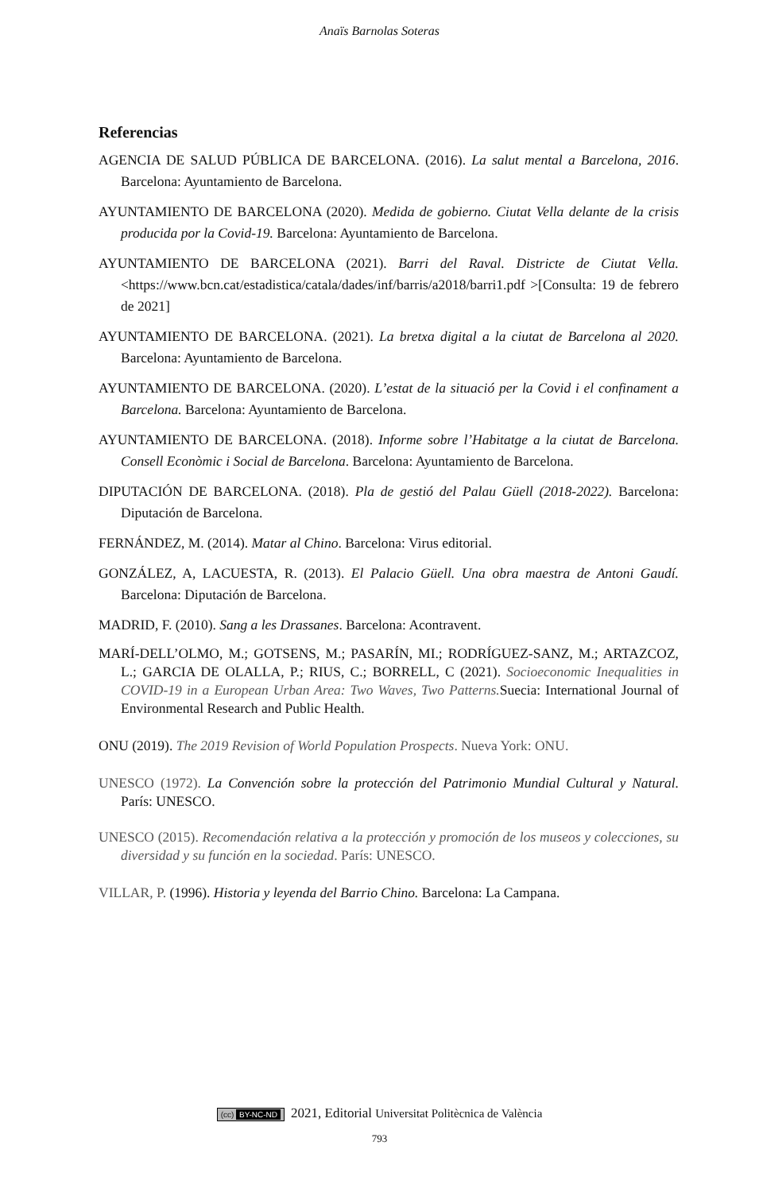Anaïs Barnolas Soteras
Referencias
AGENCIA DE SALUD PÚBLICA DE BARCELONA. (2016). La salut mental a Barcelona, 2016. Barcelona: Ayuntamiento de Barcelona.
AYUNTAMIENTO DE BARCELONA (2020). Medida de gobierno. Ciutat Vella delante de la crisis producida por la Covid-19. Barcelona: Ayuntamiento de Barcelona.
AYUNTAMIENTO DE BARCELONA (2021). Barri del Raval. Districte de Ciutat Vella. <https://www.bcn.cat/estadistica/catala/dades/inf/barris/a2018/barri1.pdf >[Consulta: 19 de febrero de 2021]
AYUNTAMIENTO DE BARCELONA. (2021). La bretxa digital a la ciutat de Barcelona al 2020. Barcelona: Ayuntamiento de Barcelona.
AYUNTAMIENTO DE BARCELONA. (2020). L’estat de la situació per la Covid i el confinament a Barcelona. Barcelona: Ayuntamiento de Barcelona.
AYUNTAMIENTO DE BARCELONA. (2018). Informe sobre l’Habitatge a la ciutat de Barcelona. Consell Econòmic i Social de Barcelona. Barcelona: Ayuntamiento de Barcelona.
DIPUTACIÓN DE BARCELONA. (2018). Pla de gestió del Palau Güell (2018-2022). Barcelona: Diputación de Barcelona.
FERNÁNDEZ, M. (2014). Matar al Chino. Barcelona: Virus editorial.
GONZÁLEZ, A, LACUESTA, R. (2013). El Palacio Güell. Una obra maestra de Antoni Gaudí. Barcelona: Diputación de Barcelona.
MADRID, F. (2010). Sang a les Drassanes. Barcelona: Acontravent.
MARÍ-DELL’OLMO, M.; GOTSENS, M.; PASARÍN, MI.; RODRÍGUEZ-SANZ, M.; ARTAZCOZ, L.; GARCIA DE OLALLA, P.; RIUS, C.; BORRELL, C (2021). Socioeconomic Inequalities in COVID-19 in a European Urban Area: Two Waves, Two Patterns. Suecia: International Journal of Environmental Research and Public Health.
ONU (2019). The 2019 Revision of World Population Prospects. Nueva York: ONU.
UNESCO (1972). La Convención sobre la protección del Patrimonio Mundial Cultural y Natural. París: UNESCO.
UNESCO (2015). Recomendación relativa a la protección y promoción de los museos y colecciones, su diversidad y su función en la sociedad. París: UNESCO.
VILLAR, P. (1996). Historia y leyenda del Barrio Chino. Barcelona: La Campana.
(cc) BY-NC-ND 2021, Editorial Universitat Politècnica de València
793